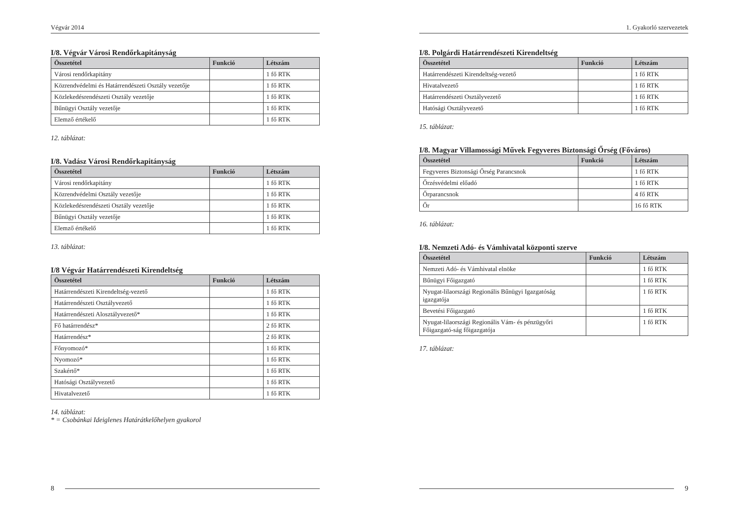Végvár 2014
I/8. Végvár Városi Rendőrkapitányság
| Összetétel | Funkció | Létszám |
| --- | --- | --- |
| Városi rendőrkapitány | | 1 fő RTK |
| Közrendvédelmi és Határrendészeti Osztály vezetője | | 1 fő RTK |
| Közlekedésrendészeti Osztály vezetője | | 1 fő RTK |
| Bűnügyi Osztály vezetője | | 1 fő RTK |
| Elemző értékelő | | 1 fő RTK |
12. táblázat:
I/8. Vadász Városi Rendőrkapitányság
| Összetétel | Funkció | Létszám |
| --- | --- | --- |
| Városi rendőrkapitány | | 1 fő RTK |
| Közrendvédelmi Osztály vezetője | | 1 fő RTK |
| Közlekedésrendészeti Osztály vezetője | | 1 fő RTK |
| Bűnügyi Osztály vezetője | | 1 fő RTK |
| Elemző értékelő | | 1 fő RTK |
13. táblázat:
I/8 Végvár Határrendészeti Kirendeltség
| Összetétel | Funkció | Létszám |
| --- | --- | --- |
| Határrendészeti Kirendeltség-vezető | | 1 fő RTK |
| Határrendészeti Osztályvezető | | 1 fő RTK |
| Határrendészeti Alosztályvezető* | | 1 fő RTK |
| Fő határrendész* | | 2 fő RTK |
| Határrendész* | | 2 fő RTK |
| Főnyomozó* | | 1 fő RTK |
| Nyomozó* | | 1 fő RTK |
| Szakértő* | | 1 fő RTK |
| Hatósági Osztályvezető | | 1 fő RTK |
| Hivatalvezető | | 1 fő RTK |
14. táblázat:
* = Csobánkai Ideiglenes Határátkelőhelyen gyakorol
8
1. Gyakorló szervezetek
I/8. Polgárdi Határrendészeti Kirendeltség
| Összetétel | Funkció | Létszám |
| --- | --- | --- |
| Határrendészeti Kirendeltség-vezető | | 1 fő RTK |
| Hivatalvezető | | 1 fő RTK |
| Határrendészeti Osztályvezető | | 1 fő RTK |
| Hatósági Osztályvezető | | 1 fő RTK |
15. táblázat:
I/8. Magyar Villamossági Művek Fegyveres Biztonsági Őrség (Főváros)
| Összetétel | Funkció | Létszám |
| --- | --- | --- |
| Fegyveres Biztonsági Őrség Parancsnok | | 1 fő RTK |
| Őrzésvédelmi előadó | | 1 fő RTK |
| Őrparancsnok | | 4 fő RTK |
| Őr | | 16 fő RTK |
16. táblázat:
I/8. Nemzeti Adó- és Vámhivatal központi szerve
| Összetétel | Funkció | Létszám |
| --- | --- | --- |
| Nemzeti Adó- és Vámhivatal elnöke | | 1 fő RTK |
| Bűnügyi Főigazgató | | 1 fő RTK |
| Nyugat-lilaországi Regionális Bűnügyi Igazgatóság igazgatója | | 1 fő RTK |
| Bevetési Főigazgató | | 1 fő RTK |
| Nyugat-lilaországi Regionális Vám- és pénzügyőri Főigazgató-ság főigazgatója | | 1 fő RTK |
17. táblázat:
9